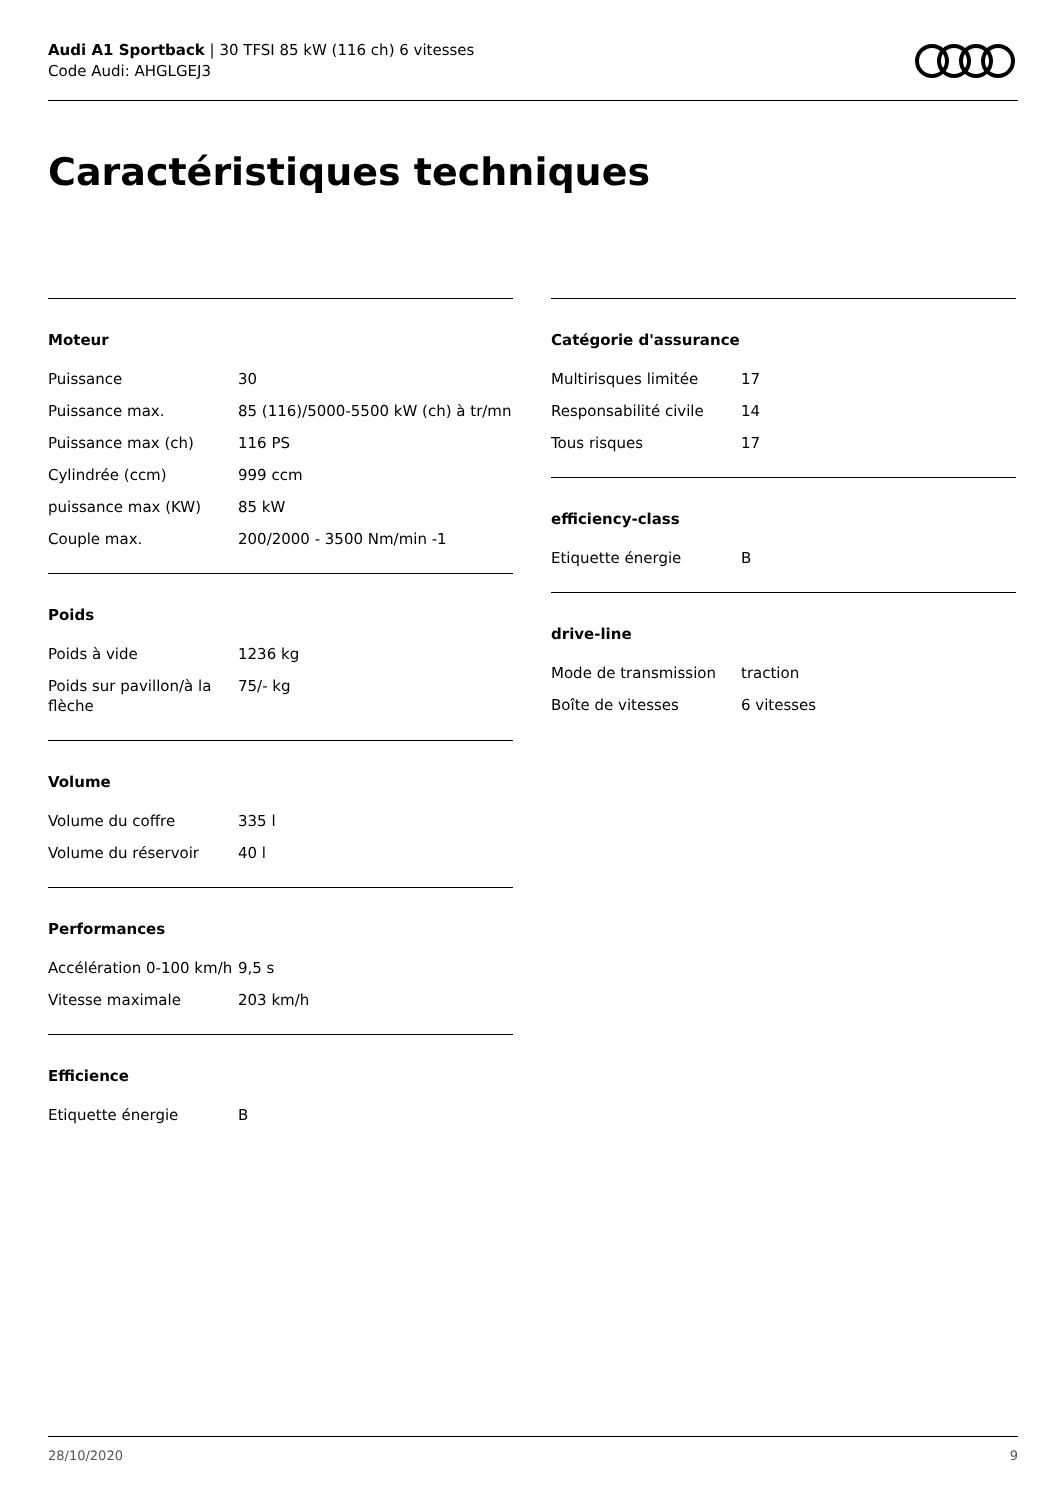Audi A1 Sportback | 30 TFSI 85 kW (116 ch) 6 vitesses
Code Audi: AHGLGEJ3
Caractéristiques techniques
Moteur
| Puissance | 30 |
| Puissance max. | 85 (116)/5000-5500 kW (ch) à tr/mn |
| Puissance max (ch) | 116 PS |
| Cylindrée (ccm) | 999 ccm |
| puissance max (KW) | 85 kW |
| Couple max. | 200/2000 - 3500 Nm/min -1 |
Poids
| Poids à vide | 1236 kg |
| Poids sur pavillon/à la flèche | 75/- kg |
Volume
| Volume du coffre | 335 l |
| Volume du réservoir | 40 l |
Performances
| Accélération 0-100 km/h | 9,5 s |
| Vitesse maximale | 203 km/h |
Efficience
| Etiquette énergie | B |
Catégorie d'assurance
| Multirisques limitée | 17 |
| Responsabilité civile | 14 |
| Tous risques | 17 |
efficiency-class
| Etiquette énergie | B |
drive-line
| Mode de transmission | traction |
| Boîte de vitesses | 6 vitesses |
28/10/2020 9